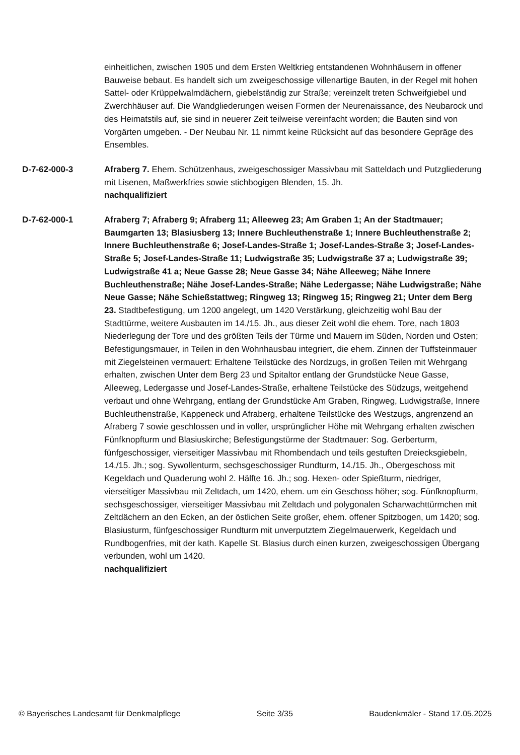einheitlichen, zwischen 1905 und dem Ersten Weltkrieg entstandenen Wohnhäusern in offener Bauweise bebaut. Es handelt sich um zweigeschossige villenartige Bauten, in der Regel mit hohen Sattel- oder Krüppelwalmdächern, giebelständig zur Straße; vereinzelt treten Schweifgiebel und Zwerchhäuser auf. Die Wandgliederungen weisen Formen der Neurenaissance, des Neubarock und des Heimatstils auf, sie sind in neuerer Zeit teilweise vereinfacht worden; die Bauten sind von Vorgärten umgeben. - Der Neubau Nr. 11 nimmt keine Rücksicht auf das besondere Gepräge des Ensembles.
D-7-62-000-3 Afraberg 7. Ehem. Schützenhaus, zweigeschossiger Massivbau mit Satteldach und Putzgliederung mit Lisenen, Maßwerkfries sowie stichbogigen Blenden, 15. Jh.
nachqualifiziert
D-7-62-000-1 Afraberg 7; Afraberg 9; Afraberg 11; Alleeweg 23; Am Graben 1; An der Stadtmauer; Baumgarten 13; Blasiusberg 13; Innere Buchleuthenstraße 1; Innere Buchleuthenstraße 2; Innere Buchleuthenstraße 6; Josef-Landes-Straße 1; Josef-Landes-Straße 3; Josef-Landes-Straße 5; Josef-Landes-Straße 11; Ludwigstraße 35; Ludwigstraße 37 a; Ludwigstraße 39; Ludwigstraße 41 a; Neue Gasse 28; Neue Gasse 34; Nähe Alleeweg; Nähe Innere Buchleuthenstraße; Nähe Josef-Landes-Straße; Nähe Ledergasse; Nähe Ludwigstraße; Nähe Neue Gasse; Nähe Schießstattweg; Ringweg 13; Ringweg 15; Ringweg 21; Unter dem Berg 23. Stadtbefestigung, um 1200 angelegt, um 1420 Verstärkung, gleichzeitig wohl Bau der Stadttürme, weitere Ausbauten im 14./15. Jh., aus dieser Zeit wohl die ehem. Tore, nach 1803 Niederlegung der Tore und des größten Teils der Türme und Mauern im Süden, Norden und Osten; Befestigungsmauer, in Teilen in den Wohnhausbau integriert, die ehem. Zinnen der Tuffsteinmauer mit Ziegelsteinen vermauert: Erhaltene Teilstücke des Nordzugs, in großen Teilen mit Wehrgang erhalten, zwischen Unter dem Berg 23 und Spitaltor entlang der Grundstücke Neue Gasse, Alleeweg, Ledergasse und Josef-Landes-Straße, erhaltene Teilstücke des Südzugs, weitgehend verbaut und ohne Wehrgang, entlang der Grundstücke Am Graben, Ringweg, Ludwigstraße, Innere Buchleuthenstraße, Kappeneck und Afraberg, erhaltene Teilstücke des Westzugs, angrenzend an Afraberg 7 sowie geschlossen und in voller, ursprünglicher Höhe mit Wehrgang erhalten zwischen Fünfknopfturm und Blasiuskirche; Befestigungstürme der Stadtmauer: Sog. Gerberturm, fünfgeschossiger, vierseitiger Massivbau mit Rhombendach und teils gestuften Dreiecksgiebeln, 14./15. Jh.; sog. Sywollenturm, sechsgeschossiger Rundturm, 14./15. Jh., Obergeschoss mit Kegeldach und Quaderung wohl 2. Hälfte 16. Jh.; sog. Hexen- oder Spießturm, niedriger, vierseitiger Massivbau mit Zeltdach, um 1420, ehem. um ein Geschoss höher; sog. Fünfknopfturm, sechsgeschossiger, vierseitiger Massivbau mit Zeltdach und polygonalen Scharwachttürmchen mit Zeltdächern an den Ecken, an der östlichen Seite großer, ehem. offener Spitzbogen, um 1420; sog. Blasiusturm, fünfgeschossiger Rundturm mit unverputztem Ziegelmauerwerk, Kegeldach und Rundbogenfries, mit der kath. Kapelle St. Blasius durch einen kurzen, zweigeschossigen Übergang verbunden, wohl um 1420.
nachqualifiziert
© Bayerisches Landesamt für Denkmalpflege Seite 3/35 Baudenkmäler - Stand 17.05.2025